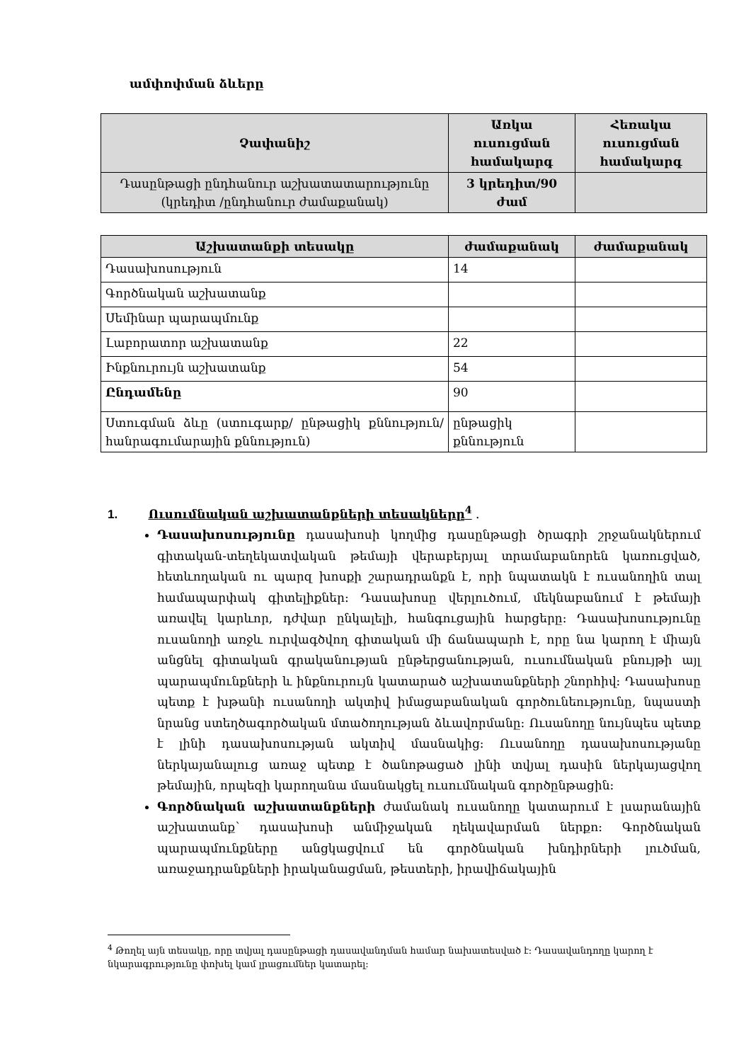ամփոփման ձևերը
| Չափանիշ | Առկա ուսուցման համակարգ | Հեռակա ուսուցման համակարգ |
| --- | --- | --- |
| Դասընթացի ընդհանուր աշխատատարությունը (կրեդիտ /ընդհանուր ժամաքանակ) | 3 կրեդիտ/90 ժամ | |
| Աշխատանքի տեսակը | ժամաքանակ | ժամաքանակ |
| --- | --- | --- |
| Դասախոսություն | 14 | |
| Գործնական աշխատանք | | |
| Սեմինար պարապմունք | | |
| Լաբորատոր աշխատանք | 22 | |
| Ինքնուրույն աշխատանք | 54 | |
| Ընդամենը | 90 | |
| Ստուգման ձևը (ստուգարք/ ընթացիկ քննություն/ հանրագումարային քննություն) | ընթացիկ քննություն | |
1. Ուսումնական աշխատանքների տեսակները<sup>4</sup> .
Դասախոսությունը դասախոսի կողմից դասընթացի ծրագրի շրջանակներում գիտական-տեղեկատվական թեմայի վերաբերյալ տրամաբանորեն կառուցված, հետևողական ու պարզ խոսքի շարադրանքն է, որի նպատակն է ուսանողին տալ համապարփակ գիտելիքներ: Դասախոսը վերլուծում, մեկնաբանում է թեմայի առավել կարևոր, դժվար ընկալելի, հանգուցային հարցերը: Դասախոսությունը ուսանողի առջև ուրվագծվող գիտական մի ճանապարհ է, որը նա կարող է միայն անցնել գիտական գրականության ընթերցանության, ուսումնական բնույթի այլ պարապմունքների և ինքնուրույն կատարած աշխատանքների շնորհիվ: Դասախոսը պետք է խթանի ուսանողի ակտիվ իմացաբանական գործունեությունը, նպաստի նրանց ստեղծագործական մտածողության ձևավորմանը: Ուսանողը նույնպես պետք է լինի դասախոսության ակտիվ մասնակից: Ուսանողը դասախոսությանը ներկայանալուց առաջ պետք է ծանոթացած լինի տվյալ դասին ներկայացվող թեմային, որպեզի կարողանա մասնակցել ուսումնական գործընթացին:
Գործնական աշխատանքների ժամանակ ուսանողը կատարում է լսարանային աշխատանք՝ դասախոսի անմիջական ղեկավարման ներքո: Գործնական պարապմունքները անցկացվում են գործնական խնդիրների լուծման, առաջադրանքների իրականացման, թեստերի, իրավիճակային
<sup>4</sup> Թողել այն տեսակը, որը տվյալ դասընթացի դասավանդման համար նախատեսված է: Դասավանդողը կարող է նկարագրությունը փոխել կամ լրացումներ կատարել: